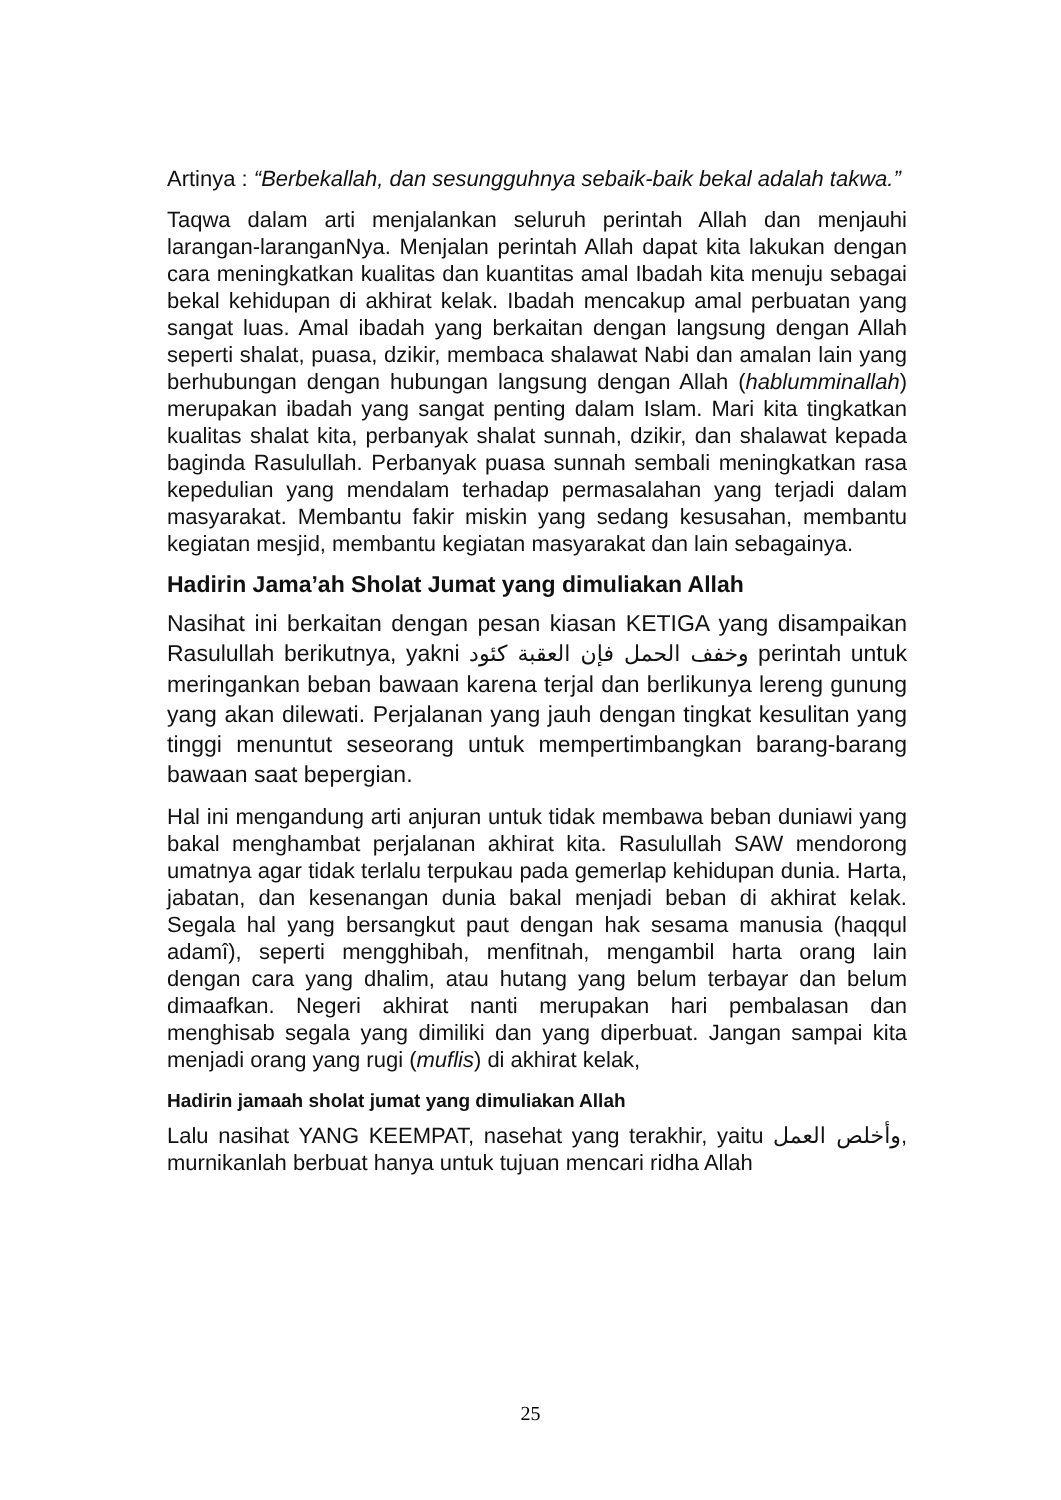Artinya : “Berbekallah, dan sesungguhnya sebaik-baik bekal adalah takwa.”
Taqwa dalam arti menjalankan seluruh perintah Allah dan menjauhi larangan-laranganNya. Menjalan perintah Allah dapat kita lakukan dengan cara meningkatkan kualitas dan kuantitas amal Ibadah kita menuju sebagai bekal kehidupan di akhirat kelak. Ibadah mencakup amal perbuatan yang sangat luas. Amal ibadah yang berkaitan dengan langsung dengan Allah seperti shalat, puasa, dzikir, membaca shalawat Nabi dan amalan lain yang berhubungan dengan hubungan langsung dengan Allah (hablumminallah) merupakan ibadah yang sangat penting dalam Islam. Mari kita tingkatkan kualitas shalat kita, perbanyak shalat sunnah, dzikir, dan shalawat kepada baginda Rasulullah. Perbanyak puasa sunnah sembali meningkatkan rasa kepedulian yang mendalam terhadap permasalahan yang terjadi dalam masyarakat. Membantu fakir miskin yang sedang kesusahan, membantu kegiatan mesjid, membantu kegiatan masyarakat dan lain sebagainya.
Hadirin Jama’ah Sholat Jumat yang dimuliakan Allah
Nasihat ini berkaitan dengan pesan kiasan KETIGA yang disampaikan Rasulullah berikutnya, yakni وخفف الحمل فإن العقبة كئود perintah untuk meringankan beban bawaan karena terjal dan berlikunya lereng gunung yang akan dilewati. Perjalanan yang jauh dengan tingkat kesulitan yang tinggi menuntut seseorang untuk mempertimbangkan barang-barang bawaan saat bepergian.
Hal ini mengandung arti anjuran untuk tidak membawa beban duniawi yang bakal menghambat perjalanan akhirat kita. Rasulullah SAW mendorong umatnya agar tidak terlalu terpukau pada gemerlap kehidupan dunia. Harta, jabatan, dan kesenangan dunia bakal menjadi beban di akhirat kelak. Segala hal yang bersangkut paut dengan hak sesama manusia (haqqul adamî), seperti mengghibah, menfitnah, mengambil harta orang lain dengan cara yang dhalim, atau hutang yang belum terbayar dan belum dimaafkan. Negeri akhirat nanti merupakan hari pembalasan dan menghisab segala yang dimiliki dan yang diperbuat. Jangan sampai kita menjadi orang yang rugi (muflis) di akhirat kelak,
Hadirin jamaah sholat jumat yang dimuliakan Allah
Lalu nasihat YANG KEEMPAT, nasehat yang terakhir, yaitu وأخلص العمل, murnikanlah berbuat hanya untuk tujuan mencari ridha Allah
25